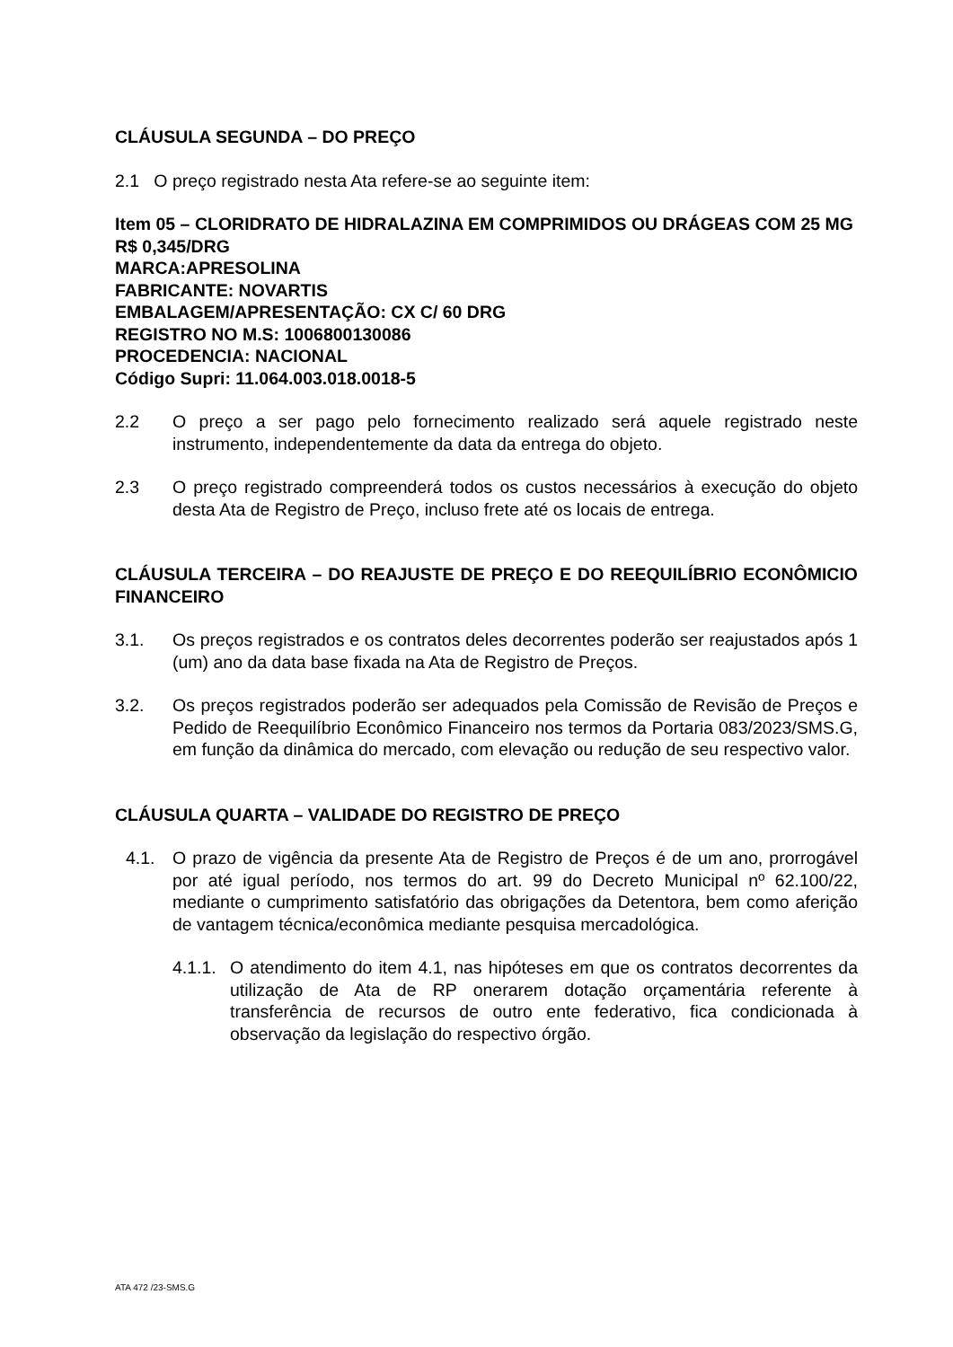CLÁUSULA SEGUNDA – DO PREÇO
2.1 O preço registrado nesta Ata refere-se ao seguinte item:
Item 05 – CLORIDRATO DE HIDRALAZINA EM COMPRIMIDOS OU DRÁGEAS COM 25 MG
R$ 0,345/DRG
MARCA:APRESOLINA
FABRICANTE: NOVARTIS
EMBALAGEM/APRESENTAÇÃO: CX C/ 60 DRG
REGISTRO NO M.S: 1006800130086
PROCEDENCIA: NACIONAL
Código Supri: 11.064.003.018.0018-5
2.2 O preço a ser pago pelo fornecimento realizado será aquele registrado neste instrumento, independentemente da data da entrega do objeto.
2.3 O preço registrado compreenderá todos os custos necessários à execução do objeto desta Ata de Registro de Preço, incluso frete até os locais de entrega.
CLÁUSULA TERCEIRA – DO REAJUSTE DE PREÇO E DO REEQUILÍBRIO ECONÔMICIO FINANCEIRO
3.1. Os preços registrados e os contratos deles decorrentes poderão ser reajustados após 1 (um) ano da data base fixada na Ata de Registro de Preços.
3.2. Os preços registrados poderão ser adequados pela Comissão de Revisão de Preços e Pedido de Reequilíbrio Econômico Financeiro nos termos da Portaria 083/2023/SMS.G, em função da dinâmica do mercado, com elevação ou redução de seu respectivo valor.
CLÁUSULA QUARTA – VALIDADE DO REGISTRO DE PREÇO
4.1. O prazo de vigência da presente Ata de Registro de Preços é de um ano, prorrogável por até igual período, nos termos do art. 99 do Decreto Municipal nº 62.100/22, mediante o cumprimento satisfatório das obrigações da Detentora, bem como aferição de vantagem técnica/econômica mediante pesquisa mercadológica.
4.1.1. O atendimento do item 4.1, nas hipóteses em que os contratos decorrentes da utilização de Ata de RP onerarem dotação orçamentária referente à transferência de recursos de outro ente federativo, fica condicionada à observação da legislação do respectivo órgão.
ATA 472 /23-SMS.G